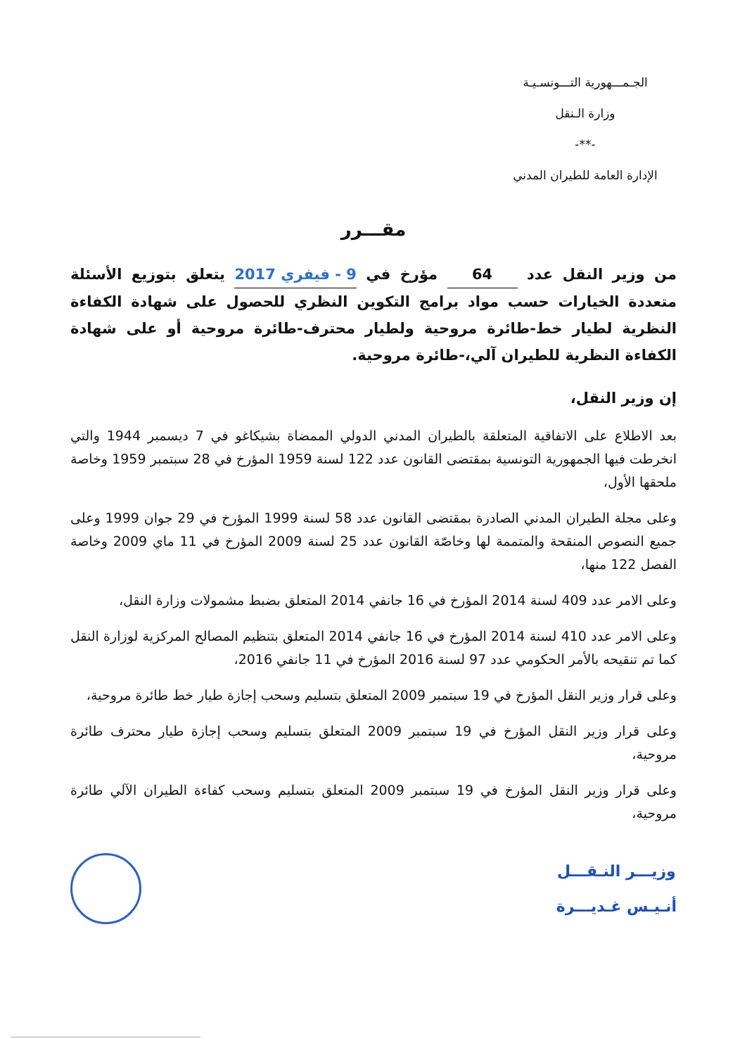الجـمـــهورية التـــونسـيـة
وزارة الـنقل
-**-
الإدارة العامة للطيران المدني
مقـــرر
من وزير النقل عدد 64 مؤرخ في 9 - فيفري 2017 يتعلق بتوزيع الأسئلة متعددة الخيارات حسب مواد برامج التكوين النظري للحصول على شهادة الكفاءة النظرية لطيار خط-طائرة مروحية ولطيار محترف-طائرة مروحية أو على شهادة الكفاءة النظرية للطيران آلي،-طائرة مروحية.
إن وزير النقل،
بعد الاطلاع على الاتفاقية المتعلقة بالطيران المدني الدولي الممضاة بشيكاغو في 7 ديسمبر 1944 والتي انخرطت فيها الجمهورية التونسية بمقتضى القانون عدد 122 لسنة 1959 المؤرخ في 28 سبتمبر 1959 وخاصة ملحقها الأول،
وعلى مجلة الطيران المدني الصادرة بمقتضى القانون عدد 58 لسنة 1999 المؤرخ في 29 جوان 1999 وعلى جميع النصوص المنقحة والمتممة لها وخاصّة القانون عدد 25 لسنة 2009 المؤرخ في 11 ماي 2009 وخاصة الفصل 122 منها،
وعلى الامر عدد 409 لسنة 2014 المؤرخ في 16 جانفي 2014 المتعلق بضبط مشمولات وزارة النقل،
وعلى الامر عدد 410 لسنة 2014 المؤرخ في 16 جانفي 2014 المتعلق بتنظيم المصالح المركزية لوزارة النقل كما تم تنقيحه بالأمر الحكومي عدد 97 لسنة 2016 المؤرخ في 11 جانفي 2016،
وعلى قرار وزير النقل المؤرخ في 19 سبتمبر 2009 المتعلق بتسليم وسحب إجازة طيار خط طائرة مروحية،
وعلى قرار وزير النقل المؤرخ في 19 سبتمبر 2009 المتعلق بتسليم وسحب إجازة طيار محترف طائرة مروحية،
وعلى قرار وزير النقل المؤرخ في 19 سبتمبر 2009 المتعلق بتسليم وسحب كفاءة الطيران الآلي طائرة مروحية،
وزيـــر النـقـــل
أنـيـس غـديـــرة